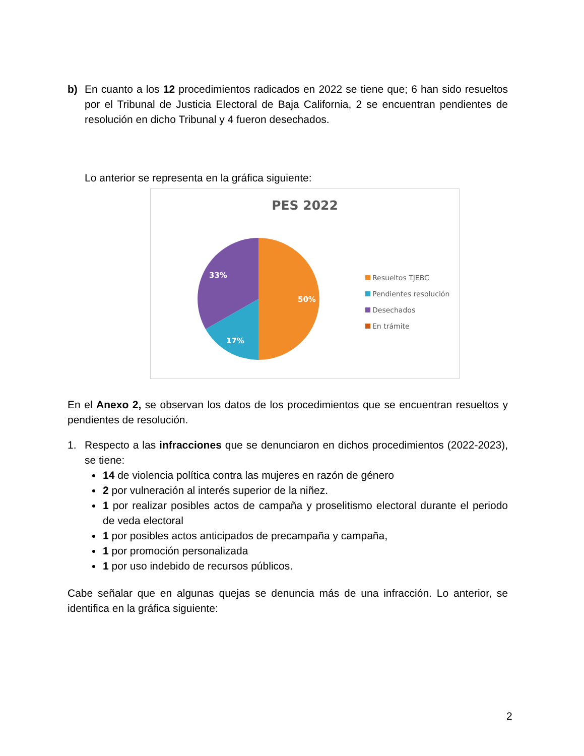b) En cuanto a los 12 procedimientos radicados en 2022 se tiene que; 6 han sido resueltos por el Tribunal de Justicia Electoral de Baja California, 2 se encuentran pendientes de resolución en dicho Tribunal y 4 fueron desechados.
Lo anterior se representa en la gráfica siguiente:
PES 2022
50%
17%
33%
Resueltos TJEBC
Pendientes resolución
Desechados
En trámite
En el Anexo 2, se observan los datos de los procedimientos que se encuentran resueltos y pendientes de resolución.
1. Respecto a las infracciones que se denunciaron en dichos procedimientos (2022-2023), se tiene:
14 de violencia política contra las mujeres en razón de género
2 por vulneración al interés superior de la niñez.
1 por realizar posibles actos de campaña y proselitismo electoral durante el periodo de veda electoral
1 por posibles actos anticipados de precampaña y campaña,
1 por promoción personalizada
1 por uso indebido de recursos públicos.
Cabe señalar que en algunas quejas se denuncia más de una infracción. Lo anterior, se identifica en la gráfica siguiente:
2